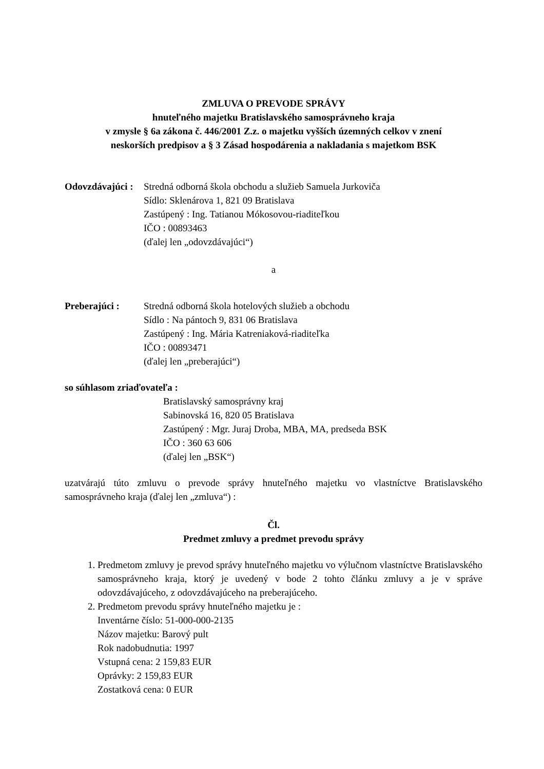ZMLUVA O PREVODE SPRÁVY
hnuteľného majetku Bratislavského samosprávneho kraja
v zmysle § 6a zákona č. 446/2001 Z.z. o majetku vyšších územných celkov v znení
neskorších predpisov a § 3 Zásad hospodárenia a nakladania s majetkom BSK
Odovzdávajúci : Stredná odborná škola obchodu a služieb Samuela Jurkoviča
Sídlo: Sklenárova 1, 821 09 Bratislava
Zastúpený : Ing. Tatianou Mókosovou-riaditeľkou
IČO : 00893463
(ďalej len „odovzdávajúci“)
a
Preberajúci : Stredná odborná škola hotelových služieb a obchodu
Sídlo : Na pántoch 9, 831 06 Bratislava
Zastúpený : Ing. Mária Katreniaková-riaditeľka
IČO : 00893471
(ďalej len „preberajúci“)
so súhlasom zriaďovateľa :
Bratislavský samosprávny kraj
Sabinovská 16, 820 05 Bratislava
Zastúpený : Mgr. Juraj Droba, MBA, MA, predseda BSK
IČO : 360 63 606
(ďalej len „BSK“)
uzatvárajú túto zmluvu o prevode správy hnuteľného majetku vo vlastníctve Bratislavského samosprávneho kraja (ďalej len „zmluva“) :
Čl.
Predmet zmluvy a predmet prevodu správy
1. Predmetom zmluvy je prevod správy hnuteľného majetku vo výlučnom vlastníctve Bratislavského samosprávneho kraja, ktorý je uvedený v bode 2 tohto článku zmluvy a je v správe odovzdávajúceho, z odovzdávajúceho na preberajúceho.
2. Predmetom prevodu správy hnuteľného majetku je :
Inventárne číslo: 51-000-000-2135
Názov majetku: Barový pult
Rok nadobudnutia: 1997
Vstupná cena: 2 159,83 EUR
Oprávky: 2 159,83 EUR
Zostatková cena: 0 EUR